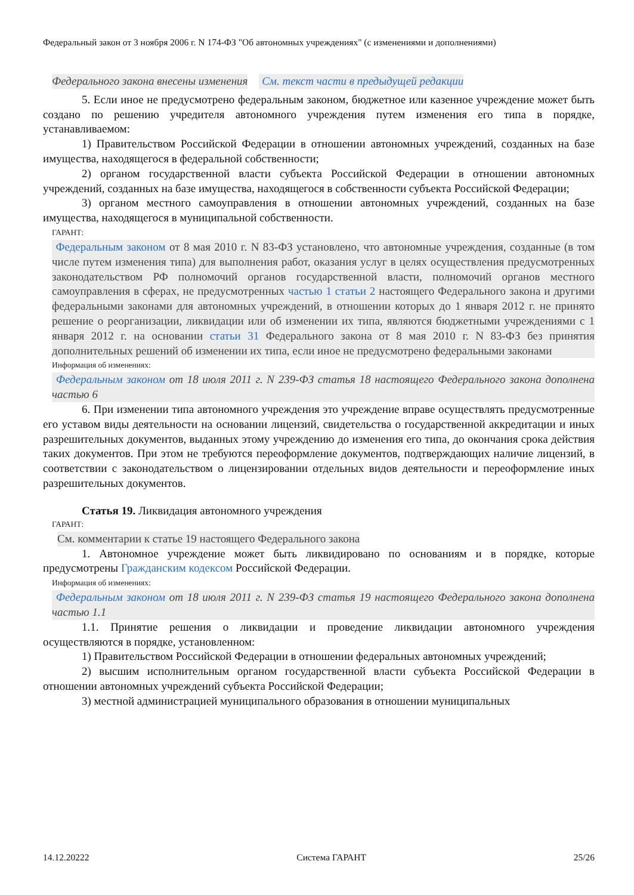Федеральный закон от 3 ноября 2006 г. N 174-ФЗ "Об автономных учреждениях" (с изменениями и дополнениями)
Федерального закона внесены изменения
См. текст части в предыдущей редакции
5. Если иное не предусмотрено федеральным законом, бюджетное или казенное учреждение может быть создано по решению учредителя автономного учреждения путем изменения его типа в порядке, устанавливаемом:
1) Правительством Российской Федерации в отношении автономных учреждений, созданных на базе имущества, находящегося в федеральной собственности;
2) органом государственной власти субъекта Российской Федерации в отношении автономных учреждений, созданных на базе имущества, находящегося в собственности субъекта Российской Федерации;
3) органом местного самоуправления в отношении автономных учреждений, созданных на базе имущества, находящегося в муниципальной собственности.
ГАРАНТ:
Федеральным законом от 8 мая 2010 г. N 83-ФЗ установлено, что автономные учреждения, созданные (в том числе путем изменения типа) для выполнения работ, оказания услуг в целях осуществления предусмотренных законодательством РФ полномочий органов государственной власти, полномочий органов местного самоуправления в сферах, не предусмотренных частью 1 статьи 2 настоящего Федерального закона и другими федеральными законами для автономных учреждений, в отношении которых до 1 января 2012 г. не принято решение о реорганизации, ликвидации или об изменении их типа, являются бюджетными учреждениями с 1 января 2012 г. на основании статьи 31 Федерального закона от 8 мая 2010 г. N 83-ФЗ без принятия дополнительных решений об изменении их типа, если иное не предусмотрено федеральными законами
Информация об изменениях:
Федеральным законом от 18 июля 2011 г. N 239-ФЗ статья 18 настоящего Федерального закона дополнена частью 6
6. При изменении типа автономного учреждения это учреждение вправе осуществлять предусмотренные его уставом виды деятельности на основании лицензий, свидетельства о государственной аккредитации и иных разрешительных документов, выданных этому учреждению до изменения его типа, до окончания срока действия таких документов. При этом не требуются переоформление документов, подтверждающих наличие лицензий, в соответствии с законодательством о лицензировании отдельных видов деятельности и переоформление иных разрешительных документов.
Статья 19. Ликвидация автономного учреждения
ГАРАНТ:
См. комментарии к статье 19 настоящего Федерального закона
1. Автономное учреждение может быть ликвидировано по основаниям и в порядке, которые предусмотрены Гражданским кодексом Российской Федерации.
Информация об изменениях:
Федеральным законом от 18 июля 2011 г. N 239-ФЗ статья 19 настоящего Федерального закона дополнена частью 1.1
1.1. Принятие решения о ликвидации и проведение ликвидации автономного учреждения осуществляются в порядке, установленном:
1) Правительством Российской Федерации в отношении федеральных автономных учреждений;
2) высшим исполнительным органом государственной власти субъекта Российской Федерации в отношении автономных учреждений субъекта Российской Федерации;
3) местной администрацией муниципального образования в отношении муниципальных
14.12.20222 Система ГАРАНТ 25/26